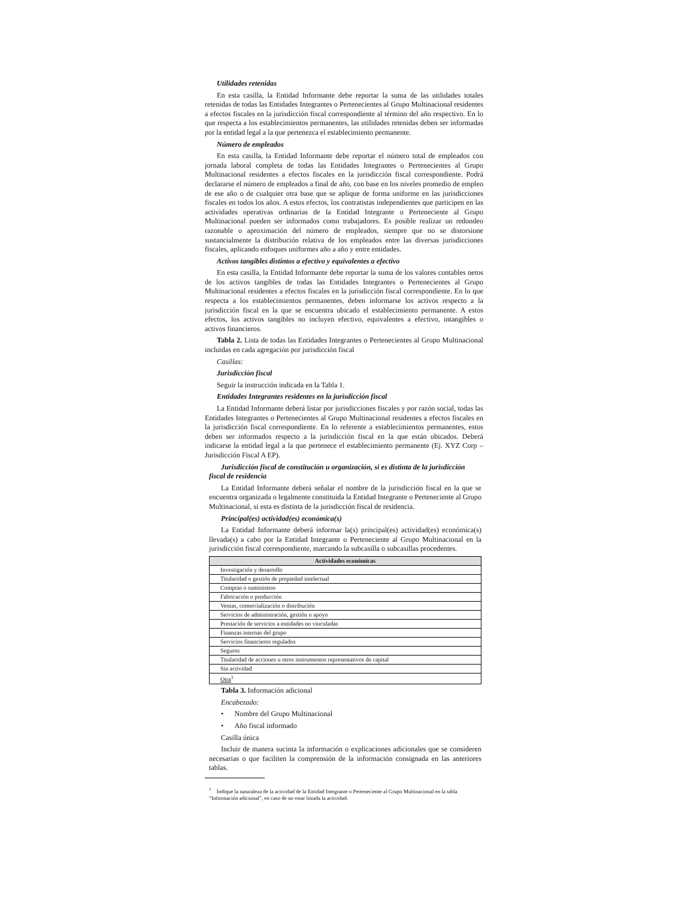Utilidades retenidas
En esta casilla, la Entidad Informante debe reportar la suma de las utilidades totales retenidas de todas las Entidades Integrantes o Pertenecientes al Grupo Multinacional residentes a efectos fiscales en la jurisdicción fiscal correspondiente al término del año respectivo. En lo que respecta a los establecimientos permanentes, las utilidades retenidas deben ser informadas por la entidad legal a la que pertenezca el establecimiento permanente.
Número de empleados
En esta casilla, la Entidad Informante debe reportar el número total de empleados con jornada laboral completa de todas las Entidades Integrantes o Pertenecientes al Grupo Multinacional residentes a efectos fiscales en la jurisdicción fiscal correspondiente. Podrá declararse el número de empleados a final de año, con base en los niveles promedio de empleo de ese año o de cualquier otra base que se aplique de forma uniforme en las jurisdicciones fiscales en todos los años. A estos efectos, los contratistas independientes que participen en las actividades operativas ordinarias de la Entidad Integrante o Perteneciente al Grupo Multinacional pueden ser informados como trabajadores. Es posible realizar un redondeo razonable o aproximación del número de empleados, siempre que no se distorsione sustancialmente la distribución relativa de los empleados entre las diversas jurisdicciones fiscales, aplicando enfoques uniformes año a año y entre entidades.
Activos tangibles distintos a efectivo y equivalentes a efectivo
En esta casilla, la Entidad Informante debe reportar la suma de los valores contables netos de los activos tangibles de todas las Entidades Integrantes o Pertenecientes al Grupo Multinacional residentes a efectos fiscales en la jurisdicción fiscal correspondiente. En lo que respecta a los establecimientos permanentes, deben informarse los activos respecto a la jurisdicción fiscal en la que se encuentra ubicado el establecimiento permanente. A estos efectos, los activos tangibles no incluyen efectivo, equivalentes a efectivo, intangibles o activos financieros.
Tabla 2. Lista de todas las Entidades Integrantes o Pertenecientes al Grupo Multinacional incluidas en cada agregación por jurisdicción fiscal
Casillas:
Jurisdicción fiscal
Seguir la instrucción indicada en la Tabla 1.
Entidades Integrantes residentes en la jurisdicción fiscal
La Entidad Informante deberá listar por jurisdicciones fiscales y por razón social, todas las Entidades Integrantes o Pertenecientes al Grupo Multinacional residentes a efectos fiscales en la jurisdicción fiscal correspondiente. En lo referente a establecimientos permanentes, estos deben ser informados respecto a la jurisdicción fiscal en la que están ubicados. Deberá indicarse la entidad legal a la que pertenece el establecimiento permanente (Ej. XYZ Corp – Jurisdicción Fiscal A EP).
Jurisdicción fiscal de constitución u organización, si es distinta de la jurisdicción fiscal de residencia
La Entidad Informante deberá señalar el nombre de la jurisdicción fiscal en la que se encuentra organizada o legalmente constituida la Entidad Integrante o Perteneciente al Grupo Multinacional, si esta es distinta de la jurisdicción fiscal de residencia.
Principal(es) actividad(es) económica(s)
La Entidad Informante deberá informar la(s) principal(es) actividad(es) económica(s) llevada(s) a cabo por la Entidad Integrante o Perteneciente al Grupo Multinacional en la jurisdicción fiscal correspondiente, marcando la subcasilla o subcasillas procedentes.
| Actividades económicas |
| --- |
| Investigación y desarrollo |
| Titularidad o gestión de propiedad intelectual |
| Compras o suministros |
| Fabricación o producción |
| Ventas, comercialización o distribución |
| Servicios de administración, gestión o apoyo |
| Prestación de servicios a entidades no vinculadas |
| Finanzas internas del grupo |
| Servicios financieros regulados |
| Seguros |
| Titularidad de acciones u otros instrumentos representativos de capital |
| Sin actividad |
| Otra<sup>1</sup> |
Tabla 3. Información adicional
Encabezado:
• Nombre del Grupo Multinacional
• Año fiscal informado
Casilla única
Incluir de manera sucinta la información o explicaciones adicionales que se consideren necesarias o que faciliten la comprensión de la información consignada en las anteriores tablas.
<sup>1</sup> Indique la naturaleza de la actividad de la Entidad Integrante o Perteneciente al Grupo Multinacional en la tabla “Información adicional”, en caso de no estar listada la actividad.